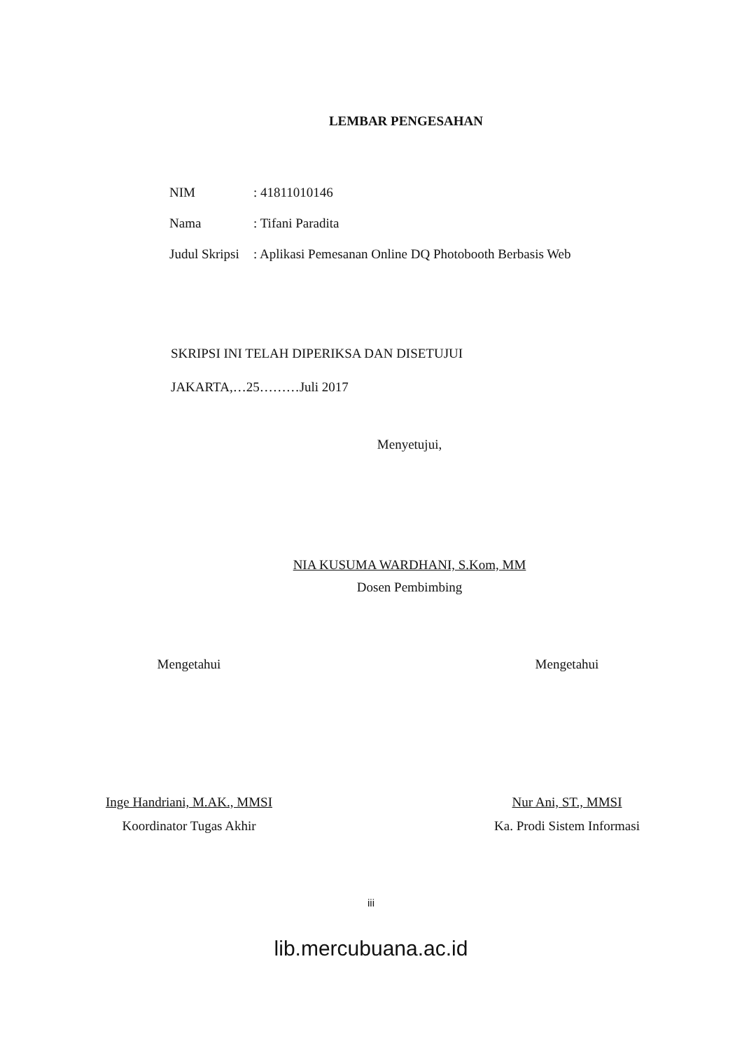LEMBAR PENGESAHAN
NIM: 41811010146
Nama: Tifani Paradita
Judul Skripsi: Aplikasi Pemesanan Online DQ Photobooth Berbasis Web
SKRIPSI INI TELAH DIPERIKSA DAN DISETUJUI
JAKARTA,…25………Juli 2017
Menyetujui,
NIA KUSUMA WARDHANI, S.Kom, MM
Dosen Pembimbing
Mengetahui
Inge Handriani, M.AK., MMSI
Koordinator Tugas Akhir
Mengetahui
Nur Ani, ST., MMSI
Ka. Prodi Sistem Informasi
iii
lib.mercubuana.ac.id